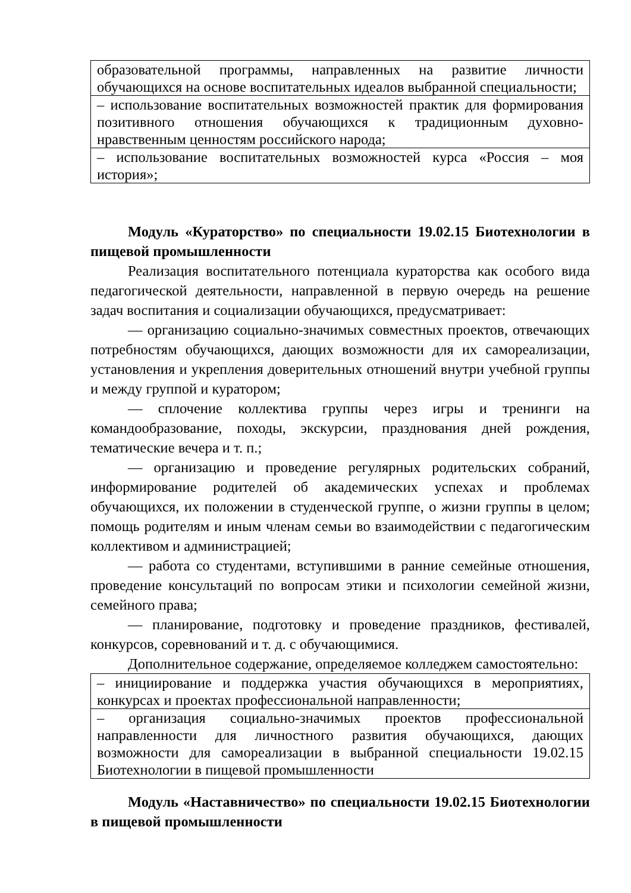| образовательной программы, направленных на развитие личности обучающихся на основе воспитательных идеалов выбранной специальности; |
| – использование воспитательных возможностей практик для формирования позитивного отношения обучающихся к традиционным духовно-нравственным ценностям российского народа; |
| – использование воспитательных возможностей курса «Россия – моя история»; |
Модуль «Кураторство» по специальности 19.02.15 Биотехнологии в пищевой промышленности
Реализация воспитательного потенциала кураторства как особого вида педагогической деятельности, направленной в первую очередь на решение задач воспитания и социализации обучающихся, предусматривает:
— организацию социально-значимых совместных проектов, отвечающих потребностям обучающихся, дающих возможности для их самореализации, установления и укрепления доверительных отношений внутри учебной группы и между группой и куратором;
— сплочение коллектива группы через игры и тренинги на командообразование, походы, экскурсии, празднования дней рождения, тематические вечера и т. п.;
— организацию и проведение регулярных родительских собраний, информирование родителей об академических успехах и проблемах обучающихся, их положении в студенческой группе, о жизни группы в целом; помощь родителям и иным членам семьи во взаимодействии с педагогическим коллективом и администрацией;
— работа со студентами, вступившими в ранние семейные отношения, проведение консультаций по вопросам этики и психологии семейной жизни, семейного права;
— планирование, подготовку и проведение праздников, фестивалей, конкурсов, соревнований и т. д. с обучающимися.
Дополнительное содержание, определяемое колледжем самостоятельно:
| – инициирование и поддержка участия обучающихся в мероприятиях, конкурсах и проектах профессиональной направленности; |
| – организация социально-значимых проектов профессиональной направленности для личностного развития обучающихся, дающих возможности для самореализации в выбранной специальности 19.02.15 Биотехнологии в пищевой промышленности |
Модуль «Наставничество» по специальности 19.02.15 Биотехнологии в пищевой промышленности